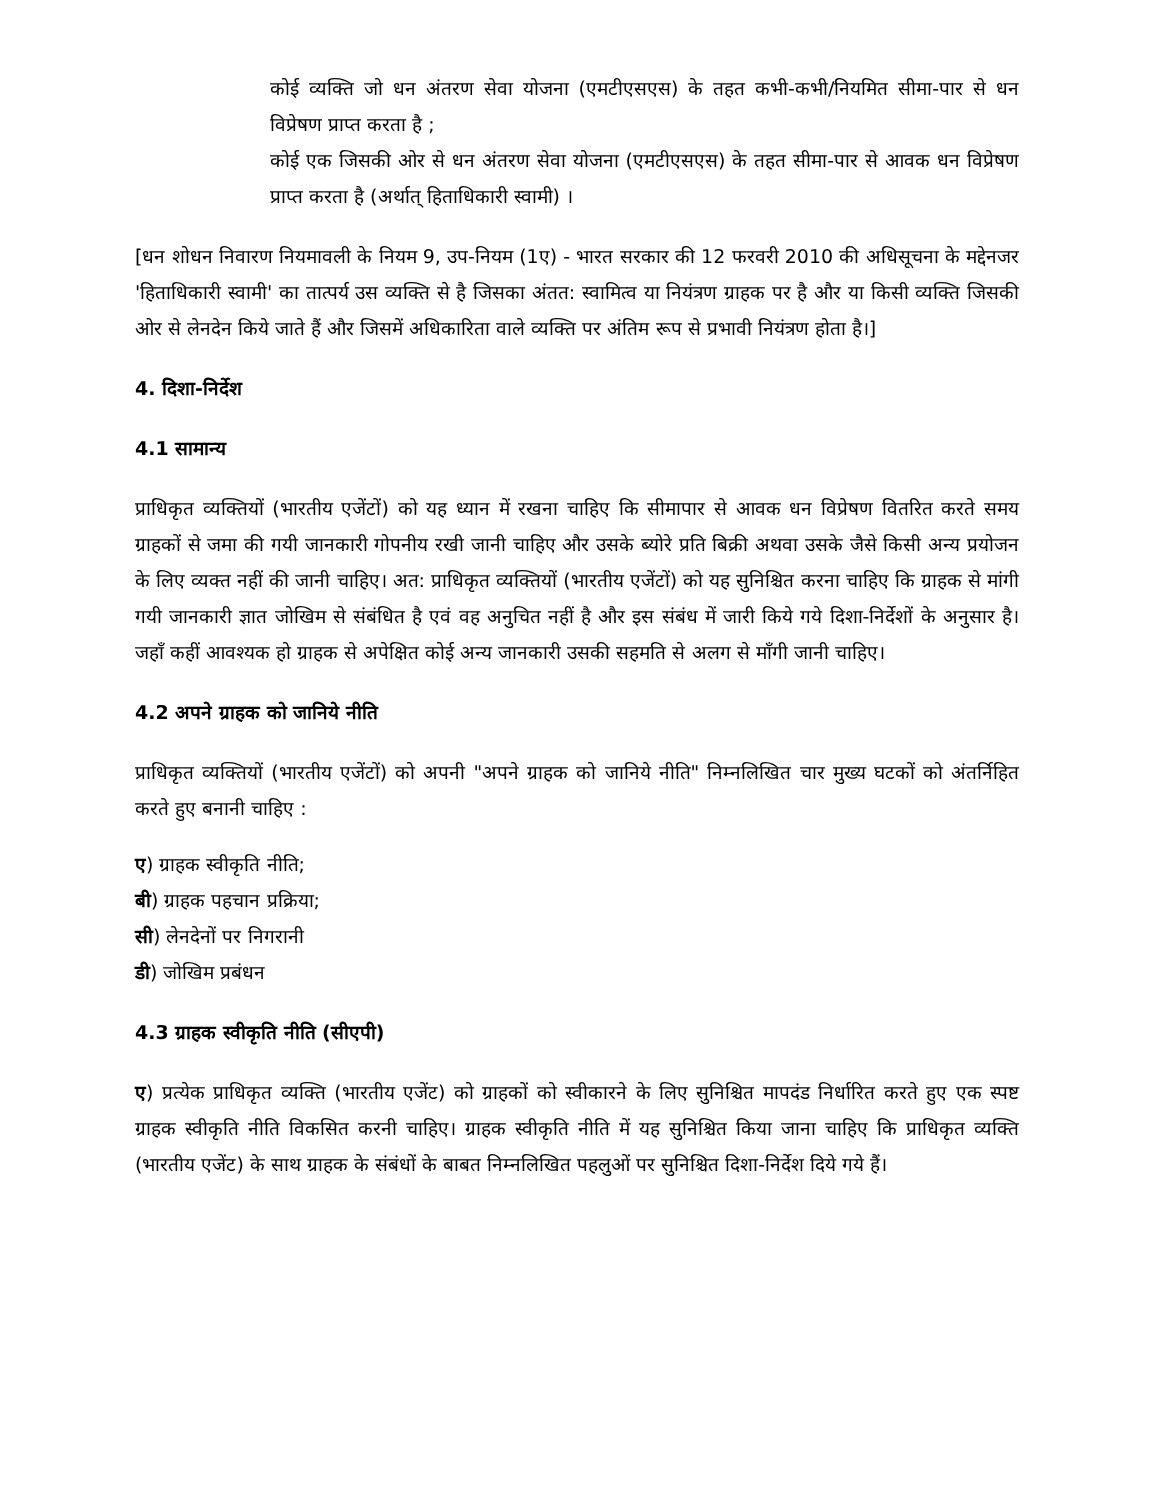कोई व्यक्ति जो धन अंतरण सेवा योजना (एमटीएसएस) के तहत कभी-कभी/नियमित सीमा-पार से धन विप्रेषण प्राप्त करता है ;
कोई एक जिसकी ओर से धन अंतरण सेवा योजना (एमटीएसएस) के तहत सीमा-पार से आवक धन विप्रेषण प्राप्त करता है (अर्थात् हिताधिकारी स्वामी) ।
[धन शोधन निवारण नियमावली के नियम 9, उप-नियम (1ए) - भारत सरकार की 12 फरवरी 2010 की अधिसूचना के मद्देनजर 'हिताधिकारी स्वामी' का तात्पर्य उस व्यक्ति से है जिसका अंतत: स्वामित्व या नियंत्रण ग्राहक पर है और या किसी व्यक्ति जिसकी ओर से लेनदेन किये जाते हैं और जिसमें अधिकारिता वाले व्यक्ति पर अंतिम रूप से प्रभावी नियंत्रण होता है।]
4. दिशा-निर्देश
4.1 सामान्य
प्राधिकृत व्यक्तियों (भारतीय एजेंटों) को यह ध्यान में रखना चाहिए कि सीमापार से आवक धन विप्रेषण वितरित करते समय ग्राहकों से जमा की गयी जानकारी गोपनीय रखी जानी चाहिए और उसके ब्योरे प्रति बिक्री अथवा उसके जैसे किसी अन्य प्रयोजन के लिए व्यक्त नहीं की जानी चाहिए। अत: प्राधिकृत व्यक्तियों (भारतीय एजेंटों) को यह सुनिश्चित करना चाहिए कि ग्राहक से मांगी गयी जानकारी ज्ञात जोखिम से संबंधित है एवं वह अनुचित नहीं है और इस संबंध में जारी किये गये दिशा-निर्देशों के अनुसार है। जहाँ कहीं आवश्यक हो ग्राहक से अपेक्षित कोई अन्य जानकारी उसकी सहमति से अलग से माँगी जानी चाहिए।
4.2 अपने ग्राहक को जानिये नीति
प्राधिकृत व्यक्तियों (भारतीय एजेंटों) को अपनी "अपने ग्राहक को जानिये नीति" निम्नलिखित चार मुख्य घटकों को अंतर्निहित करते हुए बनानी चाहिए :
ए) ग्राहक स्वीकृति नीति;
बी) ग्राहक पहचान प्रक्रिया;
सी) लेनदेनों पर निगरानी
डी) जोखिम प्रबंधन
4.3 ग्राहक स्वीकृति नीति (सीएपी)
ए) प्रत्येक प्राधिकृत व्यक्ति (भारतीय एजेंट) को ग्राहकों को स्वीकारने के लिए सुनिश्चित मापदंड निर्धारित करते हुए एक स्पष्ट ग्राहक स्वीकृति नीति विकसित करनी चाहिए। ग्राहक स्वीकृति नीति में यह सुनिश्चित किया जाना चाहिए कि प्राधिकृत व्यक्ति (भारतीय एजेंट) के साथ ग्राहक के संबंधों के बाबत निम्नलिखित पहलुओं पर सुनिश्चित दिशा-निर्देश दिये गये हैं।